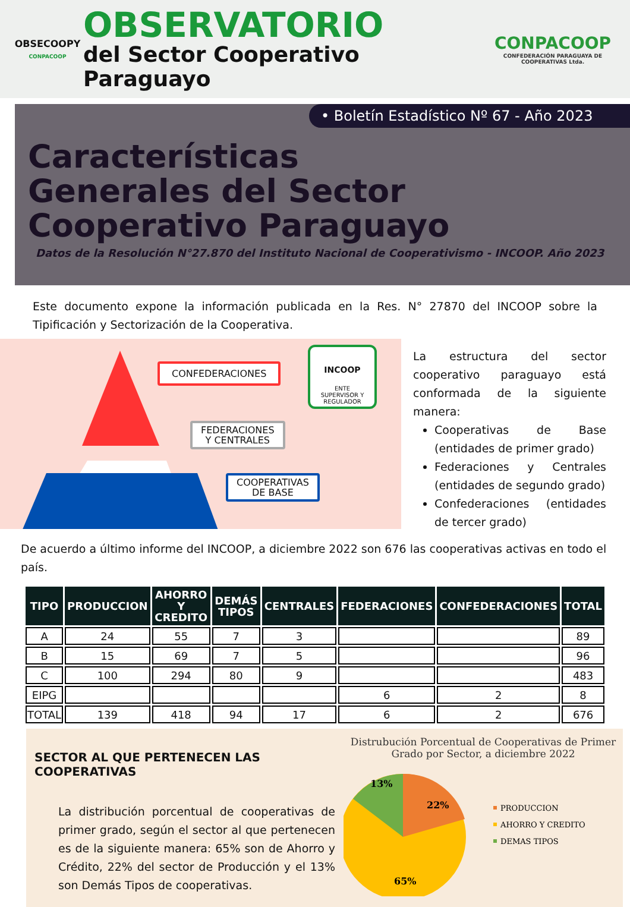OBSECOOPY
CONPACOOP
OBSERVATORIO
del Sector Cooperativo Paraguayo
CONPACOOP
CONFEDERACIÓN PARAGUAYA DE COOPERATIVAS Ltda.
• Boletín Estadístico Nº 67 - Año 2023
Características Generales del Sector Cooperativo Paraguayo
Datos de la Resolución N°27.870 del Instituto Nacional de Cooperativismo - INCOOP. Año 2023
Este documento expone la información publicada en la Res. N° 27870 del INCOOP sobre la Tipificación y Sectorización de la Cooperativa.
CONFEDERACIONES
FEDERACIONES
Y CENTRALES
COOPERATIVAS
DE BASE
INCOOP
ENTE SUPERVISOR Y REGULADOR
La estructura del sector cooperativo paraguayo está conformada de la siguiente manera:
Cooperativas de Base (entidades de primer grado)
Federaciones y Centrales (entidades de segundo grado)
Confederaciones (entidades de tercer grado)
De acuerdo a último informe del INCOOP, a diciembre 2022 son 676 las cooperativas activas en todo el país.
| TIPO | PRODUCCION | AHORRO Y CREDITO | DEMÁS TIPOS | CENTRALES | FEDERACIONES | CONFEDERACIONES | TOTAL |
| --- | --- | --- | --- | --- | --- | --- | --- |
| A | 24 | 55 | 7 | 3 | | | 89 |
| B | 15 | 69 | 7 | 5 | | | 96 |
| C | 100 | 294 | 80 | 9 | | | 483 |
| EIPG | | | | | 6 | 2 | 8 |
| TOTAL | 139 | 418 | 94 | 17 | 6 | 2 | 676 |
SECTOR AL QUE PERTENECEN LAS COOPERATIVAS
La distribución porcentual de cooperativas de primer grado, según el sector al que pertenecen es de la siguiente manera: 65% son de Ahorro y Crédito, 22% del sector de Producción y el 13% son Demás Tipos de cooperativas.
Distrubución Porcentual de Cooperativas de Primer Grado por Sector, a diciembre 2022
22%
13%
65%
PRODUCCION
AHORRO Y CREDITO
DEMAS TIPOS